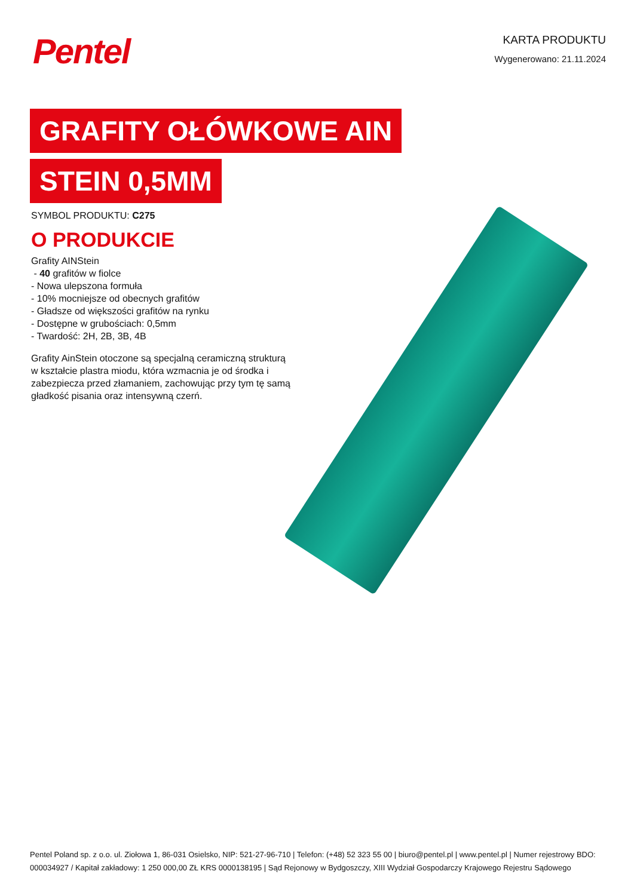Pentel
KARTA PRODUKTU
Wygenerowano: 21.11.2024
GRAFITY OŁÓWKOWE AIN
STEIN 0,5MM
SYMBOL PRODUKTU: C275
O PRODUKCIE
Grafity AINStein
- 40 grafitów w fiolce
- Nowa ulepszona formuła
- 10% mocniejsze od obecnych grafitów
- Gładsze od większości grafitów na rynku
- Dostępne w grubościach: 0,5mm
- Twardość: 2H, 2B, 3B, 4B
Grafity AinStein otoczone są specjalną ceramiczną strukturą w kształcie plastra miodu, która wzmacnia je od środka i zabezpiecza przed złamaniem, zachowując przy tym tę samą gładkość pisania oraz intensywną czerń.
Pentel Poland sp. z o.o. ul. Ziołowa 1, 86-031 Osielsko, NIP: 521-27-96-710 | Telefon: (+48) 52 323 55 00 | biuro@pentel.pl | www.pentel.pl | Numer rejestrowy BDO: 000034927 / Kapitał zakładowy: 1 250 000,00 ZŁ KRS 0000138195 | Sąd Rejonowy w Bydgoszczy, XIII Wydział Gospodarczy Krajowego Rejestru Sądowego